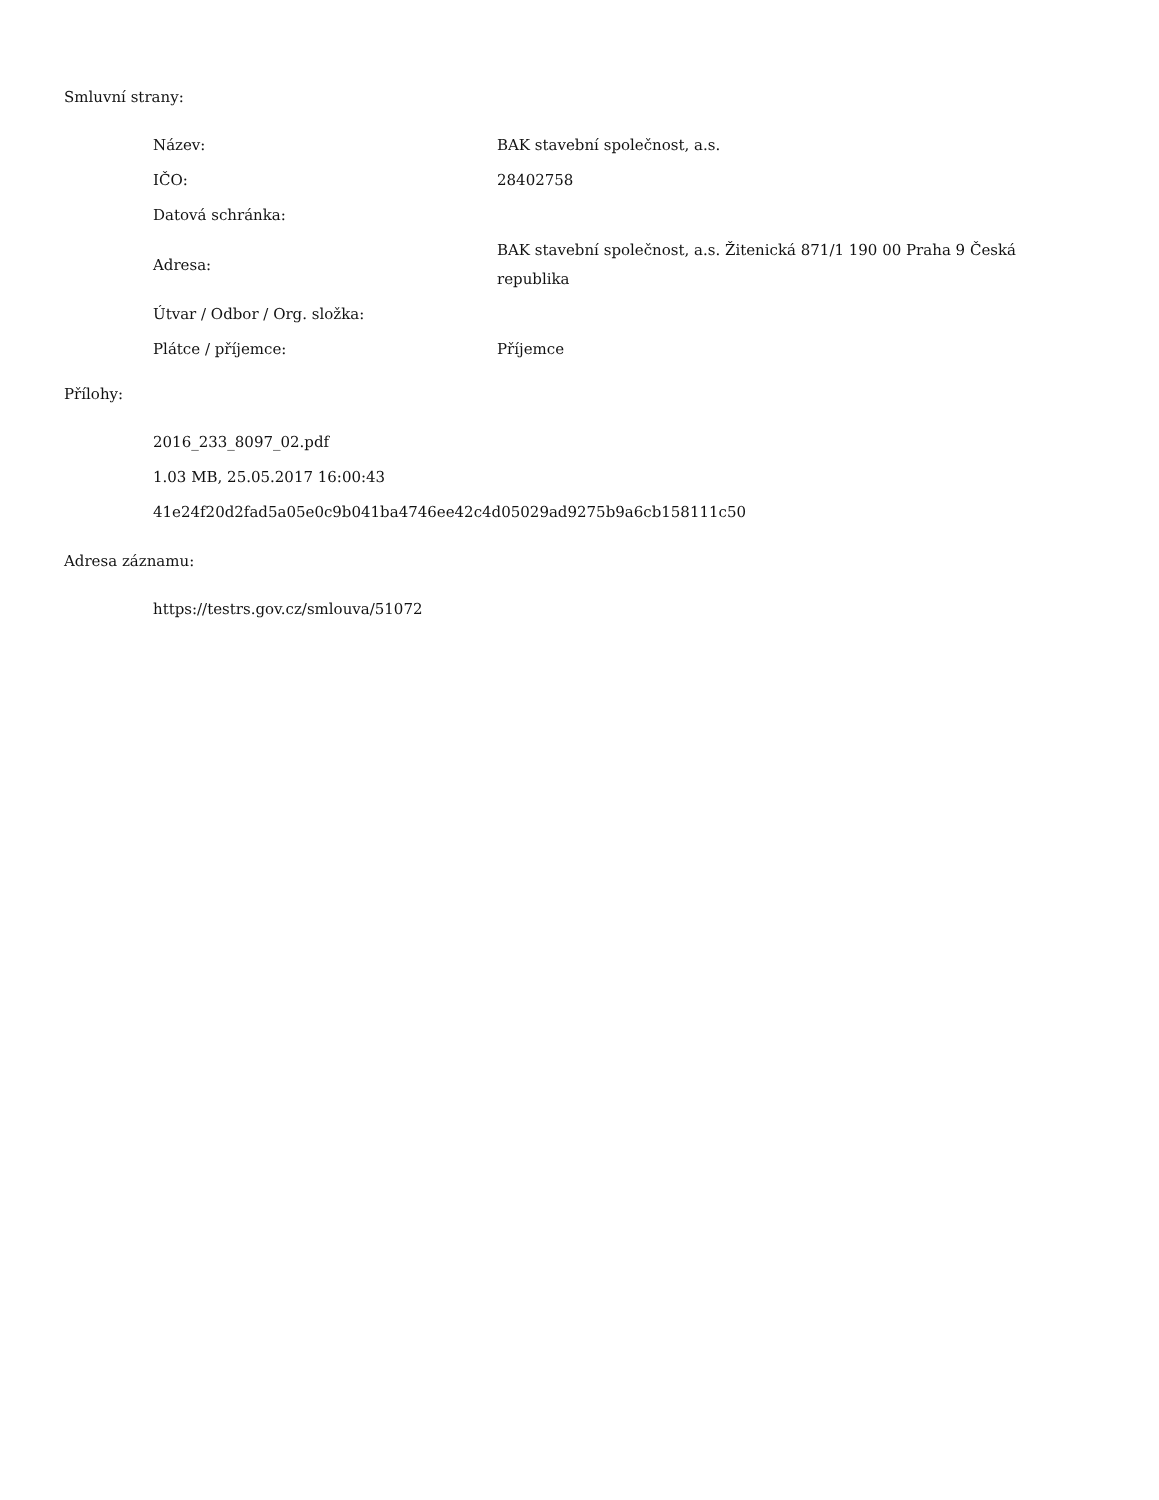Smluvní strany:
| Název: | BAK stavební společnost, a.s. |
| IČO: | 28402758 |
| Datová schránka: | |
| Adresa: | BAK stavební společnost, a.s. Žitenická 871/1 190 00 Praha 9 Česká republika |
| Útvar / Odbor / Org. složka: | |
| Plátce / příjemce: | Příjemce |
Přílohy:
2016_233_8097_02.pdf
1.03 MB, 25.05.2017 16:00:43
41e24f20d2fad5a05e0c9b041ba4746ee42c4d05029ad9275b9a6cb158111c50
Adresa záznamu:
https://testrs.gov.cz/smlouva/51072